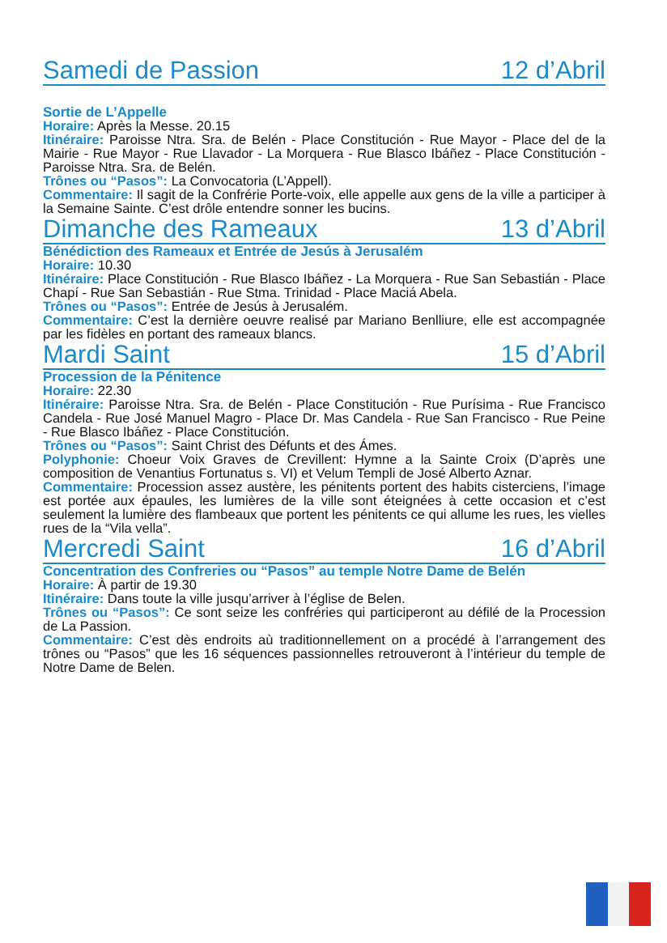Samedi de Passion 12 d’Abril
Sortie de L’Appelle
Horaire: Après la Messe. 20.15
Itinéraire: Paroisse Ntra. Sra. de Belén - Place Constitución - Rue Mayor - Place del de la Mairie - Rue Mayor - Rue Llavador - La Morquera - Rue Blasco Ibáñez - Place Constitución - Paroisse Ntra. Sra. de Belén.
Trônes ou “Pasos”: La Convocatoria (L’Appell).
Commentaire: Il sagit de la Confrérie Porte-voix, elle appelle aux gens de la ville a participer à la Semaine Sainte. C’est drôle entendre sonner les bucins.
Dimanche des Rameaux 13 d’Abril
Bénédiction des Rameaux et Entrée de Jesús à Jerusalém
Horaire: 10.30
Itinéraire: Place Constitución - Rue Blasco Ibáñez - La Morquera - Rue San Sebastián - Place Chapí - Rue San Sebastián - Rue Stma. Trinidad - Place Maciá Abela.
Trônes ou “Pasos”: Entrée de Jesús à Jerusalém.
Commentaire: C’est la dernière oeuvre realisé par Mariano Benlliure, elle est accompagnée par les fidèles en portant des rameaux blancs.
Mardi Saint 15 d’Abril
Procession de la Pénitence
Horaire: 22.30
Itinéraire: Paroisse Ntra. Sra. de Belén - Place Constitución - Rue Purísima - Rue Francisco Candela - Rue José Manuel Magro - Place Dr. Mas Candela - Rue San Francisco - Rue Peine - Rue Blasco Ibáñez - Place Constitución.
Trônes ou “Pasos”: Saint Christ des Défunts et des Ámes.
Polyphonie: Choeur Voix Graves de Crevillent: Hymne a la Sainte Croix (D’après une composition de Venantius Fortunatus s. VI) et Velum Templi de José Alberto Aznar.
Commentaire: Procession assez austère, les pénitents portent des habits cisterciens, l’image est portée aux épaules, les lumières de la ville sont éteignées à cette occasion et c’est seulement la lumière des flambeaux que portent les pénitents ce qui allume les rues, les vielles rues de la “Vila vella”.
Mercredi Saint 16 d’Abril
Concentration des Confreries ou “Pasos” au temple Notre Dame de Belén
Horaire: À partir de 19.30
Itinéraire: Dans toute la ville jusqu’arriver à l’église de Belen.
Trônes ou “Pasos”: Ce sont seize les confréries qui participeront au défilé de la Procession de La Passion.
Commentaire: C’est dès endroits aù traditionnellement on a procédé à l’arrangement des trônes ou “Pasos” que les 16 séquences passionnelles retrouveront à l’intérieur du temple de Notre Dame de Belen.